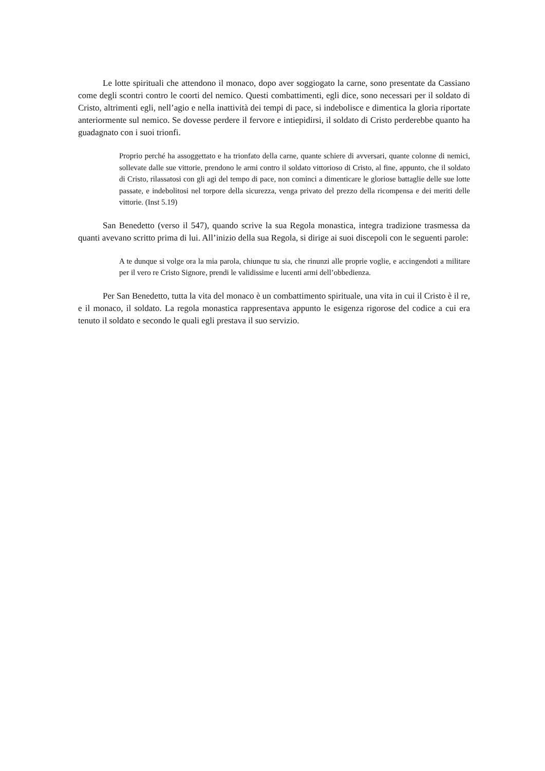Le lotte spirituali che attendono il monaco, dopo aver soggiogato la carne, sono presentate da Cassiano come degli scontri contro le coorti del nemico. Questi combattimenti, egli dice, sono necessari per il soldato di Cristo, altrimenti egli, nell’agio e nella inattività dei tempi di pace, si indebolisce e dimentica la gloria riportate anteriormente sul nemico. Se dovesse perdere il fervore e intiepidirsi, il soldato di Cristo perderebbe quanto ha guadagnato con i suoi trionfi.
Proprio perché ha assoggettato e ha trionfato della carne, quante schiere di avversari, quante colonne di nemici, sollevate dalle sue vittorie, prendono le armi contro il soldato vittorioso di Cristo, al fine, appunto, che il soldato di Cristo, rilassatosi con gli agi del tempo di pace, non cominci a dimenticare le gloriose battaglie delle sue lotte passate, e indebolitosi nel torpore della sicurezza, venga privato del prezzo della ricompensa e dei meriti delle vittorie. (Inst 5.19)
San Benedetto (verso il 547), quando scrive la sua Regola monastica, integra tradizione trasmessa da quanti avevano scritto prima di lui. All’inizio della sua Regola, si dirige ai suoi discepoli con le seguenti parole:
A te dunque si volge ora la mia parola, chiunque tu sia, che rinunzi alle proprie voglie, e accingendoti a militare per il vero re Cristo Signore, prendi le validissime e lucenti armi dell’obbedienza.
Per San Benedetto, tutta la vita del monaco è un combattimento spirituale, una vita in cui il Cristo è il re, e il monaco, il soldato. La regola monastica rappresentava appunto le esigenza rigorose del codice a cui era tenuto il soldato e secondo le quali egli prestava il suo servizio.